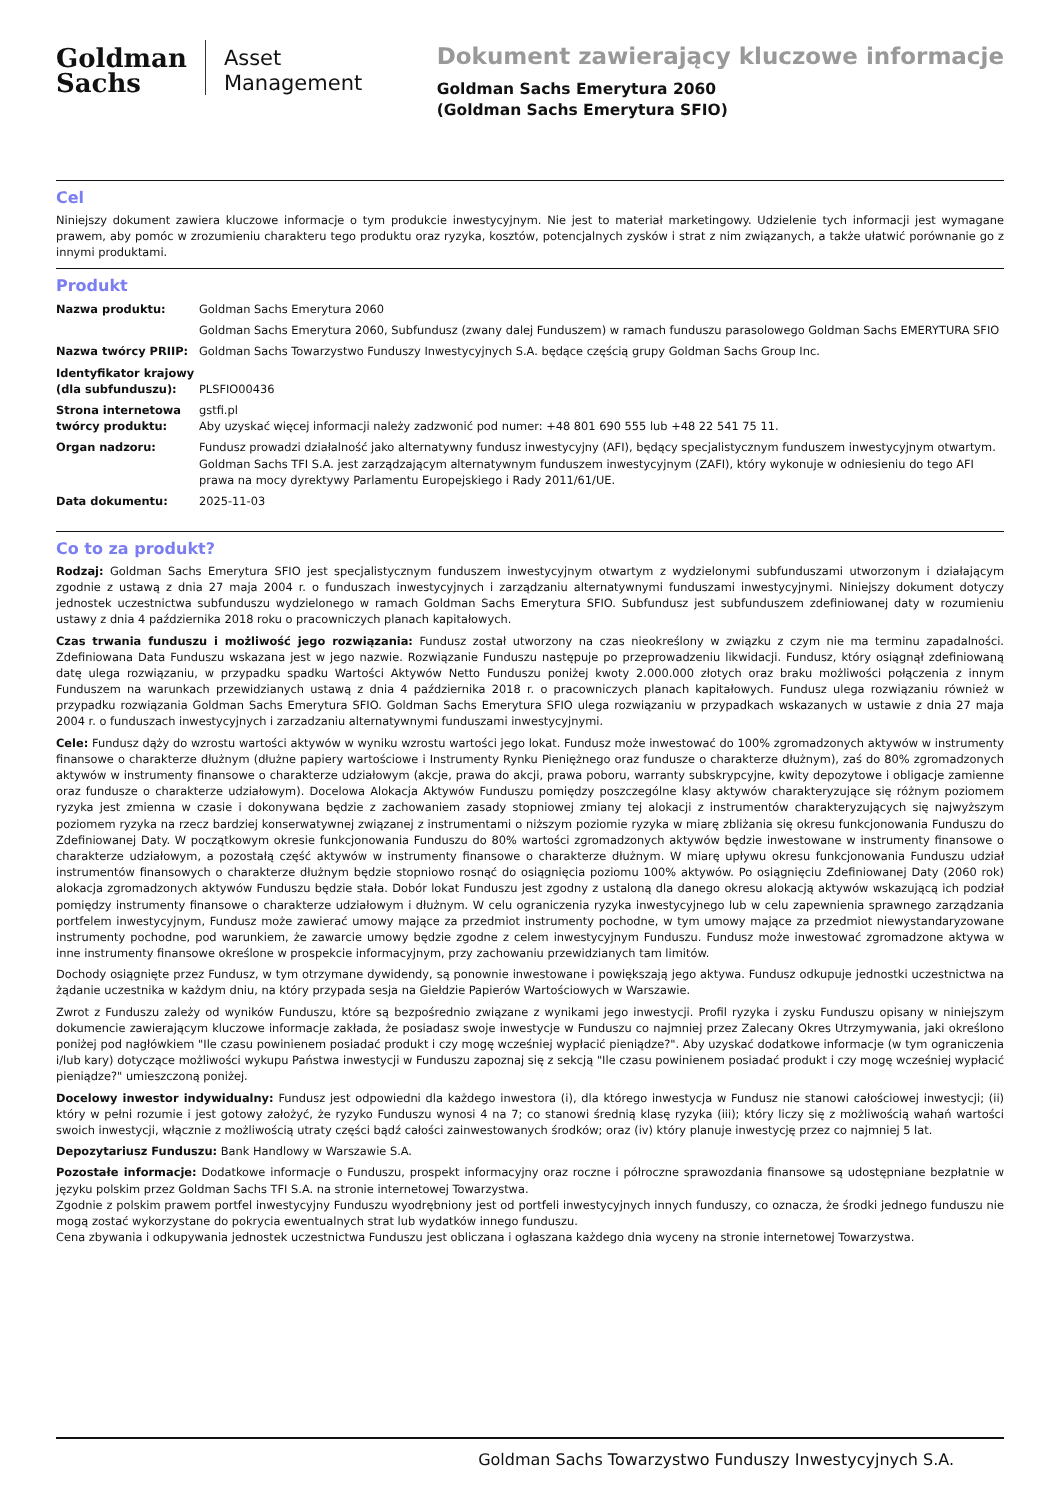Goldman
Sachs
Asset
Management
Dokument zawierający kluczowe informacje
Goldman Sachs Emerytura 2060
(Goldman Sachs Emerytura SFIO)
Cel
Niniejszy dokument zawiera kluczowe informacje o tym produkcie inwestycyjnym. Nie jest to materiał marketingowy. Udzielenie tych informacji jest wymagane prawem, aby pomóc w zrozumieniu charakteru tego produktu oraz ryzyka, kosztów, potencjalnych zysków i strat z nim związanych, a także ułatwić porównanie go z innymi produktami.
Produkt
| Nazwa produktu: | Goldman Sachs Emerytura 2060 |
| | Goldman Sachs Emerytura 2060, Subfundusz (zwany dalej Funduszem) w ramach funduszu parasolowego Goldman Sachs EMERYTURA SFIO |
| Nazwa twórcy PRIIP: | Goldman Sachs Towarzystwo Funduszy Inwestycyjnych S.A. będące częścią grupy Goldman Sachs Group Inc. |
| Identyfikator krajowy (dla subfunduszu): | PLSFIO00436 |
| Strona internetowa twórcy produktu: | gstfi.pl Aby uzyskać więcej informacji należy zadzwonić pod numer: +48 801 690 555 lub +48 22 541 75 11. |
| Organ nadzoru: | Fundusz prowadzi działalność jako alternatywny fundusz inwestycyjny (AFI), będący specjalistycznym funduszem inwestycyjnym otwartym. Goldman Sachs TFI S.A. jest zarządzającym alternatywnym funduszem inwestycyjnym (ZAFI), który wykonuje w odniesieniu do tego AFI prawa na mocy dyrektywy Parlamentu Europejskiego i Rady 2011/61/UE. |
| Data dokumentu: | 2025-11-03 |
Co to za produkt?
Rodzaj: Goldman Sachs Emerytura SFIO jest specjalistycznym funduszem inwestycyjnym otwartym z wydzielonymi subfunduszami utworzonym i działającym zgodnie z ustawą z dnia 27 maja 2004 r. o funduszach inwestycyjnych i zarządzaniu alternatywnymi funduszami inwestycyjnymi. Niniejszy dokument dotyczy jednostek uczestnictwa subfunduszu wydzielonego w ramach Goldman Sachs Emerytura SFIO. Subfundusz jest subfunduszem zdefiniowanej daty w rozumieniu ustawy z dnia 4 października 2018 roku o pracowniczych planach kapitałowych.
Czas trwania funduszu i możliwość jego rozwiązania: Fundusz został utworzony na czas nieokreślony w związku z czym nie ma terminu zapadalności. Zdefiniowana Data Funduszu wskazana jest w jego nazwie. Rozwiązanie Funduszu następuje po przeprowadzeniu likwidacji. Fundusz, który osiągnął zdefiniowaną datę ulega rozwiązaniu, w przypadku spadku Wartości Aktywów Netto Funduszu poniżej kwoty 2.000.000 złotych oraz braku możliwości połączenia z innym Funduszem na warunkach przewidzianych ustawą z dnia 4 października 2018 r. o pracowniczych planach kapitałowych. Fundusz ulega rozwiązaniu również w przypadku rozwiązania Goldman Sachs Emerytura SFIO. Goldman Sachs Emerytura SFIO ulega rozwiązaniu w przypadkach wskazanych w ustawie z dnia 27 maja 2004 r. o funduszach inwestycyjnych i zarzadzaniu alternatywnymi funduszami inwestycyjnymi.
Cele: Fundusz dąży do wzrostu wartości aktywów w wyniku wzrostu wartości jego lokat. Fundusz może inwestować do 100% zgromadzonych aktywów w instrumenty finansowe o charakterze dłużnym (dłużne papiery wartościowe i Instrumenty Rynku Pieniężnego oraz fundusze o charakterze dłużnym), zaś do 80% zgromadzonych aktywów w instrumenty finansowe o charakterze udziałowym (akcje, prawa do akcji, prawa poboru, warranty subskrypcyjne, kwity depozytowe i obligacje zamienne oraz fundusze o charakterze udziałowym). Docelowa Alokacja Aktywów Funduszu pomiędzy poszczególne klasy aktywów charakteryzujące się różnym poziomem ryzyka jest zmienna w czasie i dokonywana będzie z zachowaniem zasady stopniowej zmiany tej alokacji z instrumentów charakteryzujących się najwyższym poziomem ryzyka na rzecz bardziej konserwatywnej związanej z instrumentami o niższym poziomie ryzyka w miarę zbliżania się okresu funkcjonowania Funduszu do Zdefiniowanej Daty. W początkowym okresie funkcjonowania Funduszu do 80% wartości zgromadzonych aktywów będzie inwestowane w instrumenty finansowe o charakterze udziałowym, a pozostałą część aktywów w instrumenty finansowe o charakterze dłużnym. W miarę upływu okresu funkcjonowania Funduszu udział instrumentów finansowych o charakterze dłużnym będzie stopniowo rosnąć do osiągnięcia poziomu 100% aktywów. Po osiągnięciu Zdefiniowanej Daty (2060 rok) alokacja zgromadzonych aktywów Funduszu będzie stała. Dobór lokat Funduszu jest zgodny z ustaloną dla danego okresu alokacją aktywów wskazującą ich podział pomiędzy instrumenty finansowe o charakterze udziałowym i dłużnym. W celu ograniczenia ryzyka inwestycyjnego lub w celu zapewnienia sprawnego zarządzania portfelem inwestycyjnym, Fundusz może zawierać umowy mające za przedmiot instrumenty pochodne, w tym umowy mające za przedmiot niewystandaryzowane instrumenty pochodne, pod warunkiem, że zawarcie umowy będzie zgodne z celem inwestycyjnym Funduszu. Fundusz może inwestować zgromadzone aktywa w inne instrumenty finansowe określone w prospekcie informacyjnym, przy zachowaniu przewidzianych tam limitów.
Dochody osiągnięte przez Fundusz, w tym otrzymane dywidendy, są ponownie inwestowane i powiększają jego aktywa. Fundusz odkupuje jednostki uczestnictwa na żądanie uczestnika w każdym dniu, na który przypada sesja na Giełdzie Papierów Wartościowych w Warszawie.
Zwrot z Funduszu zależy od wyników Funduszu, które są bezpośrednio związane z wynikami jego inwestycji. Profil ryzyka i zysku Funduszu opisany w niniejszym dokumencie zawierającym kluczowe informacje zakłada, że posiadasz swoje inwestycje w Funduszu co najmniej przez Zalecany Okres Utrzymywania, jaki określono poniżej pod nagłówkiem "Ile czasu powinienem posiadać produkt i czy mogę wcześniej wypłacić pieniądze?". Aby uzyskać dodatkowe informacje (w tym ograniczenia i/lub kary) dotyczące możliwości wykupu Państwa inwestycji w Funduszu zapoznaj się z sekcją "Ile czasu powinienem posiadać produkt i czy mogę wcześniej wypłacić pieniądze?" umieszczoną poniżej.
Docelowy inwestor indywidualny: Fundusz jest odpowiedni dla każdego inwestora (i), dla którego inwestycja w Fundusz nie stanowi całościowej inwestycji; (ii) który w pełni rozumie i jest gotowy założyć, że ryzyko Funduszu wynosi 4 na 7; co stanowi średnią klasę ryzyka (iii); który liczy się z możliwością wahań wartości swoich inwestycji, włącznie z możliwością utraty części bądź całości zainwestowanych środków; oraz (iv) który planuje inwestycję przez co najmniej 5 lat.
Depozytariusz Funduszu: Bank Handlowy w Warszawie S.A.
Pozostałe informacje: Dodatkowe informacje o Funduszu, prospekt informacyjny oraz roczne i półroczne sprawozdania finansowe są udostępniane bezpłatnie w języku polskim przez Goldman Sachs TFI S.A. na stronie internetowej Towarzystwa.
Zgodnie z polskim prawem portfel inwestycyjny Funduszu wyodrębniony jest od portfeli inwestycyjnych innych funduszy, co oznacza, że środki jednego funduszu nie mogą zostać wykorzystane do pokrycia ewentualnych strat lub wydatków innego funduszu.
Cena zbywania i odkupywania jednostek uczestnictwa Funduszu jest obliczana i ogłaszana każdego dnia wyceny na stronie internetowej Towarzystwa.
Goldman Sachs Towarzystwo Funduszy Inwestycyjnych S.A.